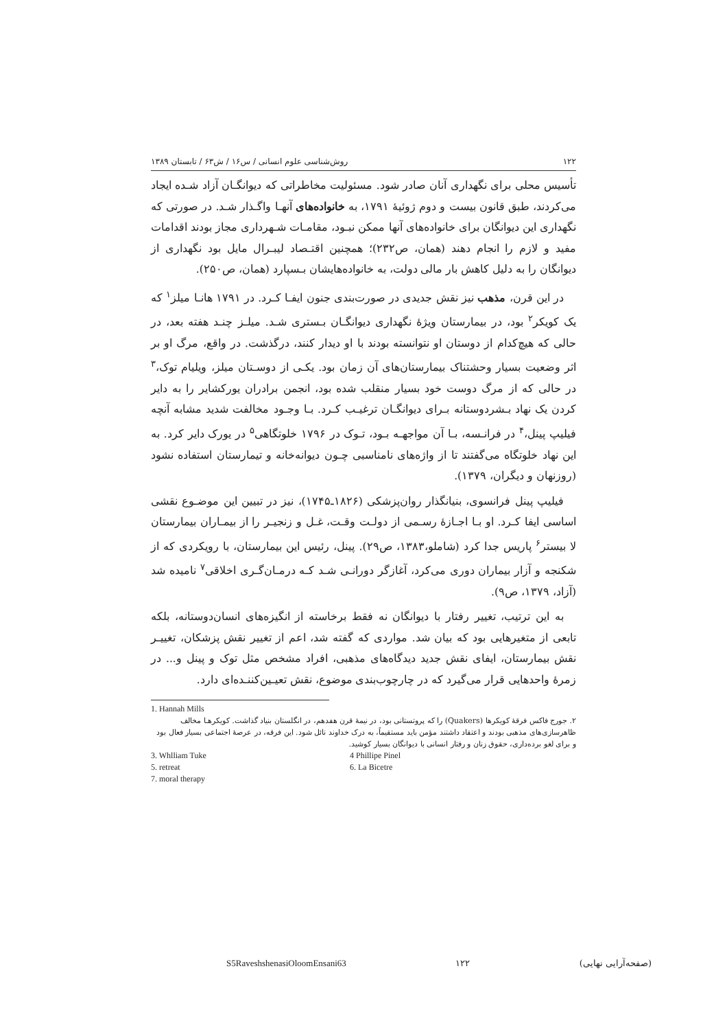۱۲۲ روش‌شناسی علوم انسانی / س۱۶ / ش۶۳ / تابستان ۱۳۸۹
تأسیس محلی برای نگهداری آنان صادر شود. مسئولیت مخاطراتی که دیوانگـان آزاد شـده ایجاد می‌کردند، طبق قانون بیست و دوم ژوئیهٔ ۱۷۹۱، به خانواده‌های آنهـا واگـذار شـد. در صورتی که نگهداری این دیوانگان برای خانواده‌های آنها ممکن نبـود، مقامـات شـهرداری مجاز بودند اقدامات مفید و لازم را انجام دهند (همان، ص۲۳۲)؛ همچنین اقتـصاد لیبـرال مایل بود نگهداری از دیوانگان را به دلیل کاهش بار مالی دولت، به خانواده‌هایشان بـسپارد (همان، ص۲۵۰).
در این قرن، مذهب نیز نقش جدیدی در صورت‌بندی جنون ایفـا کـرد. در ۱۷۹۱ هانـا میلز<sup>۱</sup> که یک کویکر<sup>۲</sup> بود، در بیمارستان ویژهٔ نگهداری دیوانگـان بـستری شـد. میلـز چنـد هفته بعد، در حالی که هیچ‌کدام از دوستان او نتوانسته بودند با او دیدار کنند، درگذشت. در واقع، مرگ او بر اثر وضعیت بسیار وحشتناک بیمارستان‌های آن زمان بود. یکـی از دوسـتان میلز، ویلیام توک،<sup>۳</sup> در حالی که از مرگ دوست خود بسیار منقلب شده بود، انجمن برادران یورکشایر را به دایر کردن یک نهاد بـشردوستانه بـرای دیوانگـان ترغیـب کـرد. بـا وجـود مخالفت شدید مشابه آنچه فیلیپ پینل،<sup>۴</sup> در فرانـسه، بـا آن مواجهـه بـود، تـوک در ۱۷۹۶ خلوتگاهی<sup>۵</sup> در یورک دایر کرد. به این نهاد خلوتگاه می‌گفتند تا از واژه‌های نامناسبی چـون دیوانه‌خانه و تیمارستان استفاده نشود (روزنهان و دیگران، ۱۳۷۹).
فیلیپ پینل فرانسوی، بنیانگذار روان‌پزشکی (۱۸۲۶ـ۱۷۴۵)، نیز در تبیین این موضـوع نقشی اساسی ایفا کـرد. او بـا اجـازهٔ رسـمی از دولـت وقـت، غـل و زنجیـر را از بیمـاران بیمارستان لا بیستر<sup>۶</sup> پاریس جدا کرد (شاملو،۱۳۸۳، ص۲۹). پینل، رئیس این بیمارستان، با رویکردی که از شکنجه و آزار بیماران دوری می‌کرد، آغازگر دورانـی شـد کـه درمـان‌گـری اخلاقی<sup>۷</sup> نامیده شد (آزاد، ۱۳۷۹، ص۹).
به این ترتیب، تغییر رفتار با دیوانگان نه فقط برخاسته از انگیزه‌های انسان‌دوستانه، بلکه تابعی از متغیرهایی بود که بیان شد. مواردی که گفته شد، اعم از تغییر نقش پزشکان، تغییـر نقش بیمارستان، ایفای نقش جدید دیدگاه‌های مذهبی، افراد مشخص مثل توک و پینل و... در زمرهٔ واحدهایی قرار می‌گیرد که در چارچوب‌بندی موضوع، نقش تعیـین‌کننـده‌ای دارد.
1. Hannah Mills
۲. جورج فاکس فرقهٔ کویکرها (Quakers) را که پروتستانی بود، در نیمهٔ قرن هفدهم، در انگلستان بنیاد گذاشت. کویکرهـا مخالف ظاهرسازی‌های مذهبی بودند و اعتقاد داشتند مؤمن باید مستقیماً، به درک خداوند نائل شود. این فرقه، در عرصهٔ اجتماعی بسیار فعال بود و برای لغو برده‌داری، حقوق زنان و رفتار انسانی با دیوانگان بسیار کوشید.
3. Whlliam Tuke 4 Phillipe Pinel
5. retreat 6. La Bicetre
7. moral therapy
S5RaveshshenasiOloomEnsani63 ۱۲۲ (صفحه‌آرایی نهایی)